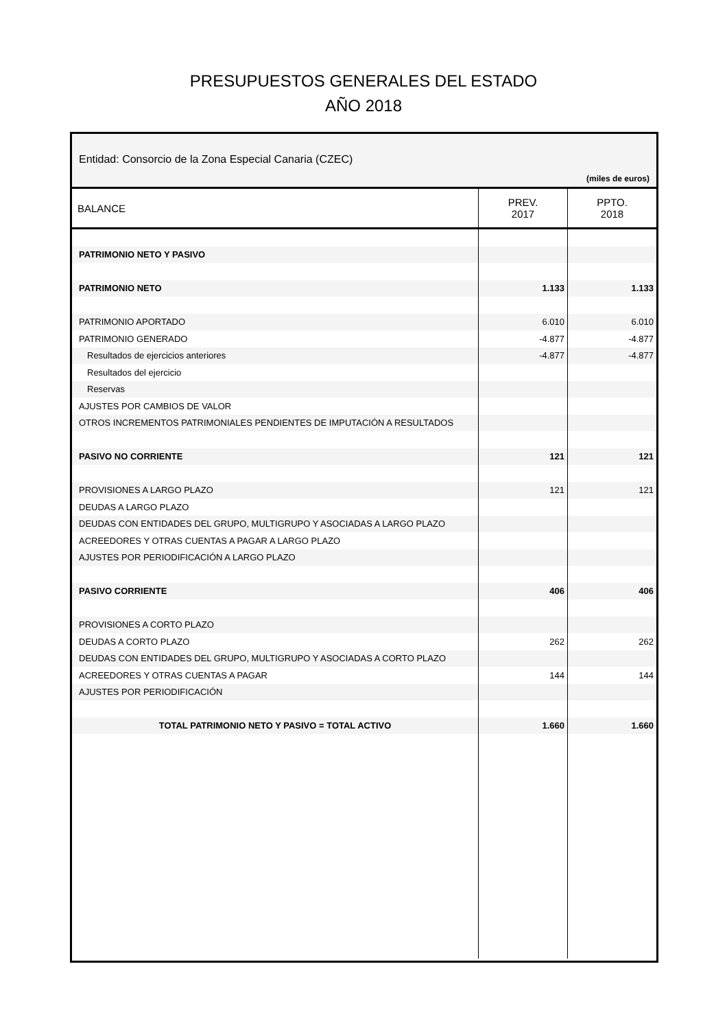PRESUPUESTOS GENERALES DEL ESTADO
AÑO 2018
Entidad: Consorcio de la Zona Especial Canaria (CZEC)
(miles de euros)
| BALANCE | PREV. 2017 | PPTO. 2018 |
| --- | --- | --- |
| PATRIMONIO NETO Y PASIVO | | |
| PATRIMONIO NETO | 1.133 | 1.133 |
| PATRIMONIO APORTADO | 6.010 | 6.010 |
| PATRIMONIO GENERADO | -4.877 | -4.877 |
| Resultados de ejercicios anteriores | -4.877 | -4.877 |
| Resultados del ejercicio | | |
| Reservas | | |
| AJUSTES POR CAMBIOS DE VALOR | | |
| OTROS INCREMENTOS PATRIMONIALES PENDIENTES DE IMPUTACIÓN A RESULTADOS | | |
| PASIVO NO CORRIENTE | 121 | 121 |
| PROVISIONES A LARGO PLAZO | 121 | 121 |
| DEUDAS A LARGO PLAZO | | |
| DEUDAS CON ENTIDADES DEL GRUPO, MULTIGRUPO Y ASOCIADAS A LARGO PLAZO | | |
| ACREEDORES Y OTRAS CUENTAS A PAGAR A LARGO PLAZO | | |
| AJUSTES POR PERIODIFICACIÓN A LARGO PLAZO | | |
| PASIVO CORRIENTE | 406 | 406 |
| PROVISIONES A CORTO PLAZO | | |
| DEUDAS A CORTO PLAZO | 262 | 262 |
| DEUDAS CON ENTIDADES DEL GRUPO, MULTIGRUPO Y ASOCIADAS A CORTO PLAZO | | |
| ACREEDORES Y OTRAS CUENTAS A PAGAR | 144 | 144 |
| AJUSTES POR PERIODIFICACIÓN | | |
| TOTAL PATRIMONIO NETO Y PASIVO = TOTAL ACTIVO | 1.660 | 1.660 |